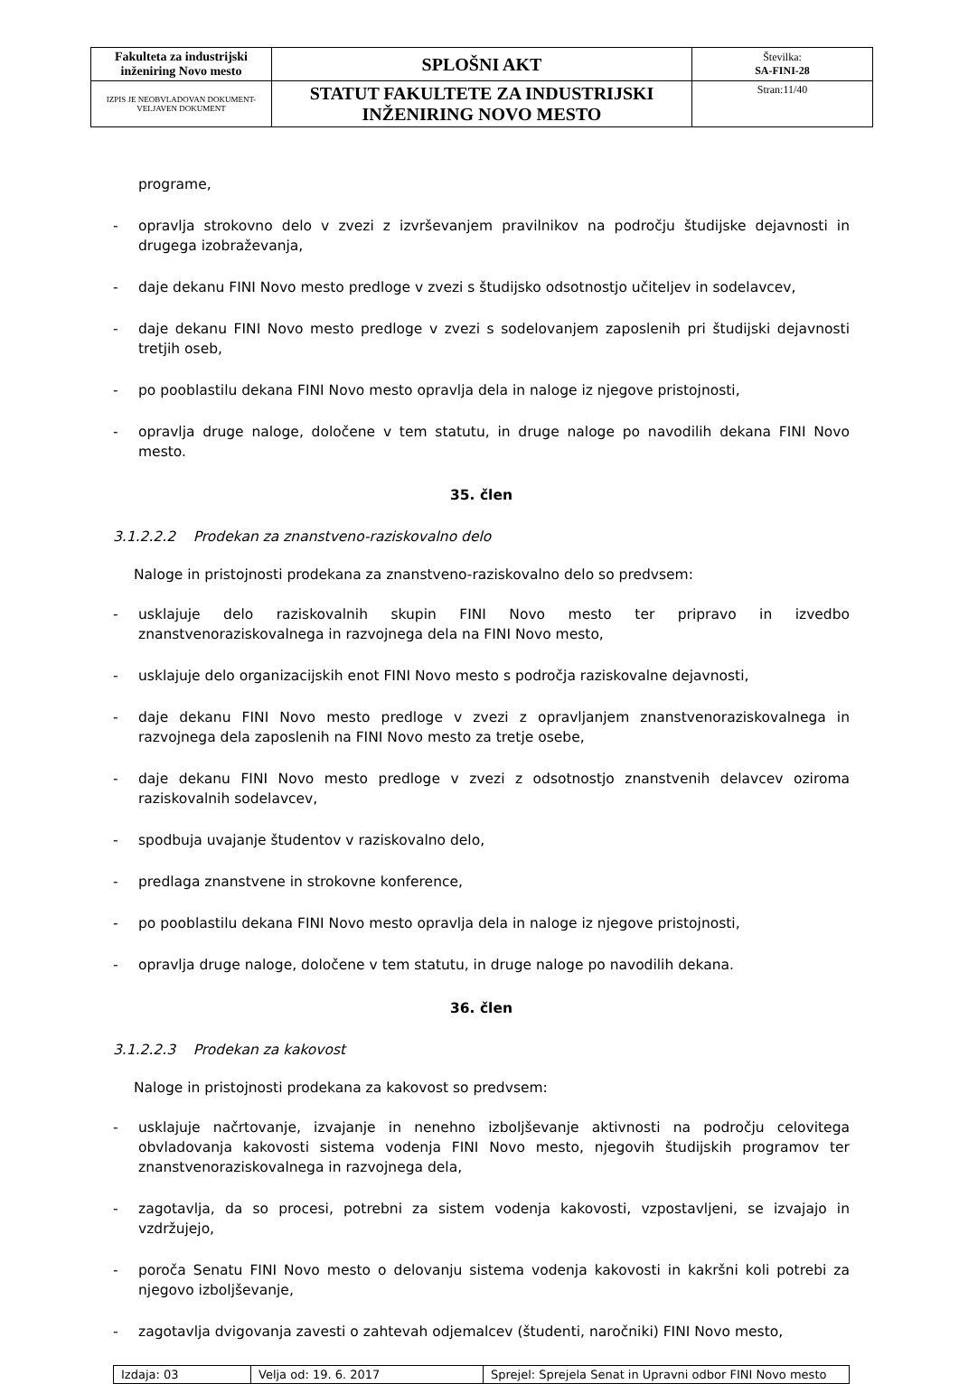| Fakulteta za industrijski inženiring Novo mesto | SPLOŠNI AKT | Številka: SA-FINI-28 |
| IZPIS JE NEOBVLADOVAN DOKUMENT-VELJAVEN DOKUMENT | STATUT FAKULTETE ZA INDUSTRIJSKI INŽENIRING NOVO MESTO | Stran:11/40 |
programe,
- opravlja strokovno delo v zvezi z izvrševanjem pravilnikov na področju študijske dejavnosti in drugega izobraževanja,
- daje dekanu FINI Novo mesto predloge v zvezi s študijsko odsotnostjo učiteljev in sodelavcev,
- daje dekanu FINI Novo mesto predloge v zvezi s sodelovanjem zaposlenih pri študijski dejavnosti tretjih oseb,
- po pooblastilu dekana FINI Novo mesto opravlja dela in naloge iz njegove pristojnosti,
- opravlja druge naloge, določene v tem statutu, in druge naloge po navodilih dekana FINI Novo mesto.
35. člen
3.1.2.2.2 Prodekan za znanstveno-raziskovalno delo
Naloge in pristojnosti prodekana za znanstveno-raziskovalno delo so predvsem:
- usklajuje delo raziskovalnih skupin FINI Novo mesto ter pripravo in izvedbo znanstvenoraziskovalnega in razvojnega dela na FINI Novo mesto,
- usklajuje delo organizacijskih enot FINI Novo mesto s področja raziskovalne dejavnosti,
- daje dekanu FINI Novo mesto predloge v zvezi z opravljanjem znanstvenoraziskovalnega in razvojnega dela zaposlenih na FINI Novo mesto za tretje osebe,
- daje dekanu FINI Novo mesto predloge v zvezi z odsotnostjo znanstvenih delavcev oziroma raziskovalnih sodelavcev,
- spodbuja uvajanje študentov v raziskovalno delo,
- predlaga znanstvene in strokovne konference,
- po pooblastilu dekana FINI Novo mesto opravlja dela in naloge iz njegove pristojnosti,
- opravlja druge naloge, določene v tem statutu, in druge naloge po navodilih dekana.
36. člen
3.1.2.2.3 Prodekan za kakovost
Naloge in pristojnosti prodekana za kakovost so predvsem:
- usklajuje načrtovanje, izvajanje in nenehno izboljševanje aktivnosti na področju celovitega obvladovanja kakovosti sistema vodenja FINI Novo mesto, njegovih študijskih programov ter znanstvenoraziskovalnega in razvojnega dela,
- zagotavlja, da so procesi, potrebni za sistem vodenja kakovosti, vzpostavljeni, se izvajajo in vzdržujejo,
- poroča Senatu FINI Novo mesto o delovanju sistema vodenja kakovosti in kakršni koli potrebi za njegovo izboljševanje,
- zagotavlja dvigovanja zavesti o zahtevah odjemalcev (študenti, naročniki) FINI Novo mesto,
| Izdaja: 03 | Velja od: 19. 6. 2017 | Sprejel: Sprejela Senat in Upravni odbor FINI Novo mesto |